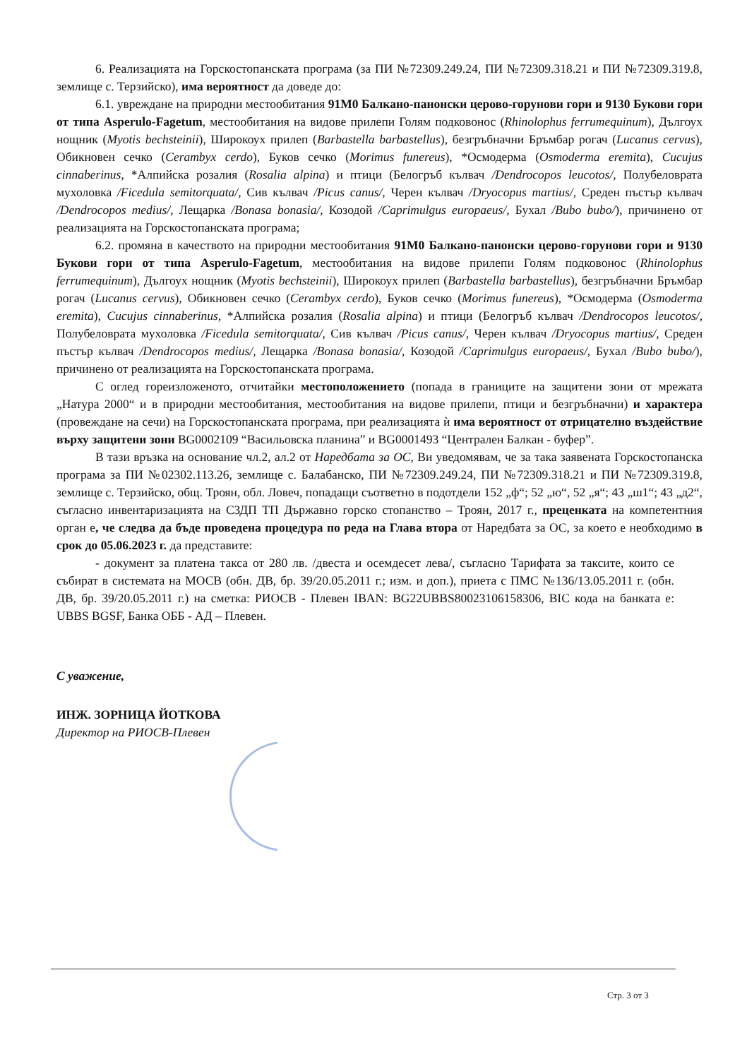6. Реализацията на Горскостопанската програма (за ПИ №72309.249.24, ПИ №72309.318.21 и ПИ №72309.319.8, землище с. Терзийско), има вероятност да доведе до:
6.1. увреждане на природни местообитания 91М0 Балкано-панонски церово-горунови гори и 9130 Букови гори от типа Asperulo-Fagetum, местообитания на видове прилепи Голям подковонос (Rhinolophus ferrumequinum), Дългоух нощник (Myotis bechsteinii), Широкоух прилеп (Barbastella barbastellus), безгръбначни Бръмбар рогач (Lucanus cervus), Обикновен сечко (Cerambyx cerdo), Буков сечко (Morimus funereus), *Осмодерма (Osmoderma eremita), Cucujus cinnaberinus, *Алпийска розалия (Rosalia alpina) и птици (Белогръб кълвач /Dendrocopos leucotos/, Полубеловрата мухоловка /Ficedula semitorquata/, Сив кълвач /Picus canus/, Черен кълвач /Dryocopus martius/, Среден пъстър кълвач /Dendrocopos medius/, Лещарка /Bonasa bonasia/, Козодой /Caprimulgus europaeus/, Бухал /Bubo bubo/), причинено от реализацията на Горскостопанската програма;
6.2. промяна в качеството на природни местообитания 91М0 Балкано-панонски церово-горунови гори и 9130 Букови гори от типа Asperulo-Fagetum, местообитания на видове прилепи Голям подковонос (Rhinolophus ferrumequinum), Дългоух нощник (Myotis bechsteinii), Широкоух прилеп (Barbastella barbastellus), безгръбначни Бръмбар рогач (Lucanus cervus), Обикновен сечко (Cerambyx cerdo), Буков сечко (Morimus funereus), *Осмодерма (Osmoderma eremita), Cucujus cinnaberinus, *Алпийска розалия (Rosalia alpina) и птици (Белогръб кълвач /Dendrocopos leucotos/, Полубеловрата мухоловка /Ficedula semitorquata/, Сив кълвач /Picus canus/, Черен кълвач /Dryocopus martius/, Среден пъстър кълвач /Dendrocopos medius/, Лещарка /Bonasa bonasia/, Козодой /Caprimulgus europaeus/, Бухал /Bubo bubo/), причинено от реализацията на Горскостопанската програма.
С оглед гореизложеното, отчитайки местоположението (попада в границите на защитени зони от мрежата „Натура 2000“ и в природни местообитания, местообитания на видове прилепи, птици и безгръбначни) и характера (провеждане на сечи) на Горскостопанската програма, при реализацията ѝ има вероятност от отрицателно въздействие върху защитени зони BG0002109 “Васильовска планина” и BG0001493 “Централен Балкан - буфер”.
В тази връзка на основание чл.2, ал.2 от Наредбата за ОС, Ви уведомявам, че за така заявената Горскостопанска програма за ПИ №02302.113.26, землище с. Балабанско, ПИ №72309.249.24, ПИ №72309.318.21 и ПИ №72309.319.8, землище с. Терзийско, общ. Троян, обл. Ловеч, попадащи съответно в подотдели 152 „ф“; 52 „ю“, 52 „я“; 43 „ш1“; 43 „д2“, съгласно инвентаризацията на СЗДП ТП Държавно горско стопанство – Троян, 2017 г., преценката на компетентния орган е, че следва да бъде проведена процедура по реда на Глава втора от Наредбата за ОС, за което е необходимо в срок до 05.06.2023 г. да представите:
- документ за платена такса от 280 лв. /двеста и осемдесет лева/, съгласно Тарифата за таксите, които се събират в системата на МОСВ (обн. ДВ, бр. 39/20.05.2011 г.; изм. и доп.), приета с ПМС №136/13.05.2011 г. (обн. ДВ, бр. 39/20.05.2011 г.) на сметка: РИОСВ - Плевен IBAN: BG22UBBS80023106158306, BIC кода на банката е: UBBS BGSF, Банка ОББ - АД – Плевен.
С уважение,
ИНЖ. ЗОРНИЦА ЙОТКОВА
Директор на РИОСВ-Плевен
Стр. 3 от 3